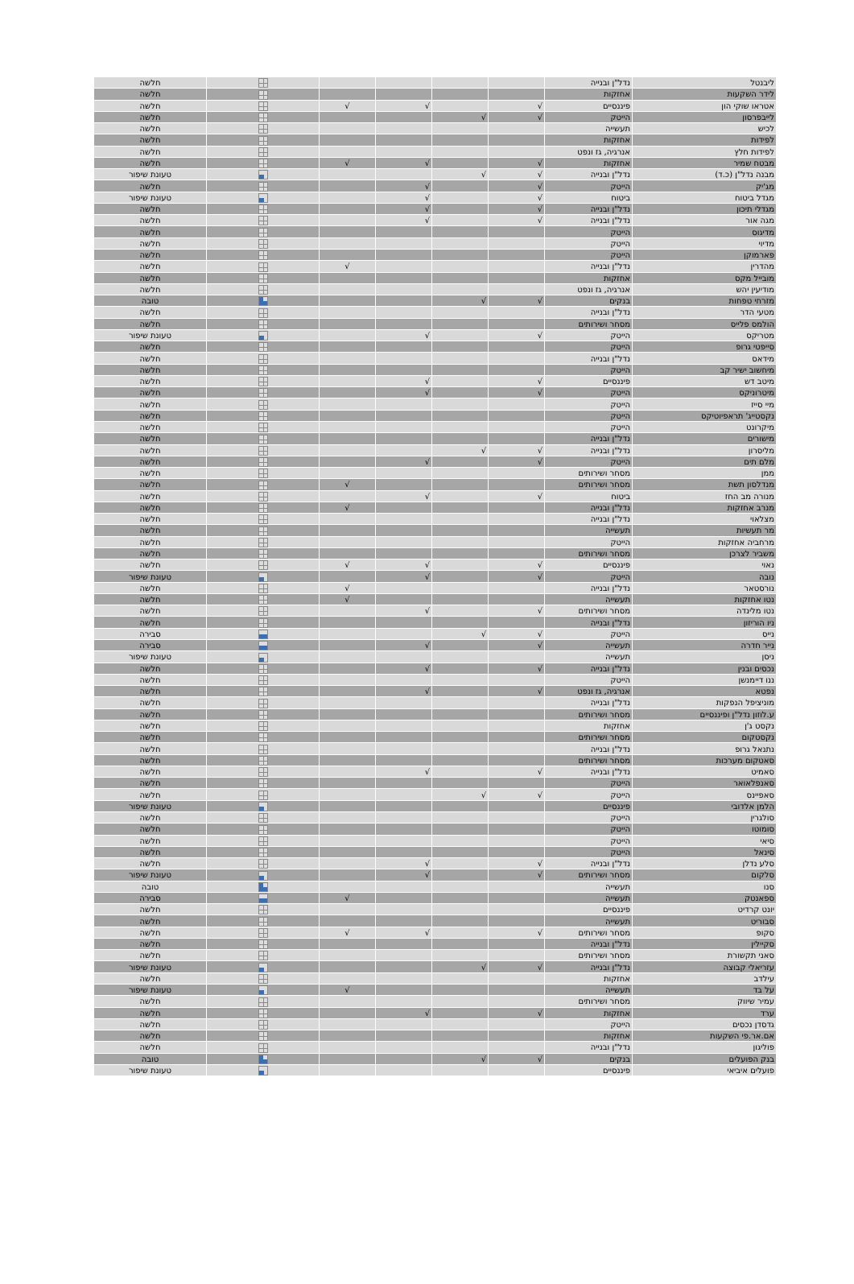| ליבנטל | נדל"ן ובנייה | | | | | | חלשה |
| לידר השקעות | אחזקות | | | | | | חלשה |
| אטראו שוקי הון | פיננסיים | √ | | √ | √ | | חלשה |
| לייבפרסון | הייטק | √ | √ | | | | חלשה |
| לכיש | תעשייה | | | | | | חלשה |
| לפידות | אחזקות | | | | | | חלשה |
| לפידות חלץ | אנרגיה, גז ונפט | | | | | | חלשה |
| מבטח שמיר | אחזקות | √ | | √ | √ | | חלשה |
| מבנה נדל"ן (כ.ד) | נדל"ן ובנייה | √ | √ | | | | טעונת שיפור |
| מג'יק | הייטק | √ | | √ | | | חלשה |
| מגדל ביטוח | ביטוח | √ | | √ | | | טעונת שיפור |
| מגדלי תיכון | נדל"ן ובנייה | √ | | √ | | | חלשה |
| מגה אור | נדל"ן ובנייה | √ | | √ | | | חלשה |
| מדיגוס | הייטק | | | | | | חלשה |
| מדיוי | הייטק | | | | | | חלשה |
| פארמוקן | הייטק | | | | | | חלשה |
| מהדרין | נדל"ן ובנייה | | | | √ | | חלשה |
| מובייל מקס | אחזקות | | | | | | חלשה |
| מודיעין יהש | אנרגיה, גז ונפט | | | | | | חלשה |
| מזרחי טפחות | בנקים | √ | √ | | | | טובה |
| מטעי הדר | נדל"ן ובנייה | | | | | | חלשה |
| הולמס פלייס | מסחר ושירותים | | | | | | חלשה |
| מטריקס | הייטק | √ | | √ | | | טעונת שיפור |
| סייפטי גרופ | הייטק | | | | | | חלשה |
| מידאס | נדל"ן ובנייה | | | | | | חלשה |
| מיחשוב ישיר קב | הייטק | | | | | | חלשה |
| מיטב דש | פיננסיים | √ | | √ | | | חלשה |
| מיטרוניקס | הייטק | √ | | √ | | | חלשה |
| מיי סייז | הייטק | | | | | | חלשה |
| נקסטייג' תראפיוטיקס | הייטק | | | | | | חלשה |
| מיקרונט | הייטק | | | | | | חלשה |
| מישורים | נדל"ן ובנייה | | | | | | חלשה |
| מליסרון | נדל"ן ובנייה | √ | √ | | | | חלשה |
| מלם תים | הייטק | √ | | √ | | | חלשה |
| ממן | מסחר ושירותים | | | | | | חלשה |
| מנדלסון תשת | מסחר ושירותים | | | | √ | | חלשה |
| מנורה מב החז | ביטוח | √ | | √ | | | חלשה |
| מנרב אחזקות | נדל"ן ובנייה | | | | √ | | חלשה |
| מצלאוי | נדל"ן ובנייה | | | | | | חלשה |
| מר תעשיות | תעשייה | | | | | | חלשה |
| מרחביה אחזקות | הייטק | | | | | | חלשה |
| משביר לצרכן | מסחר ושירותים | | | | | | חלשה |
| נאוי | פיננסיים | √ | | √ | √ | | חלשה |
| נובה | הייטק | √ | | √ | | | טעונת שיפור |
| נורסטאר | נדל"ן ובנייה | | | | √ | | חלשה |
| נטו אחזקות | תעשייה | | | | √ | | חלשה |
| נטו מלינדה | מסחר ושירותים | √ | | √ | | | חלשה |
| ניו הוריזון | נדל"ן ובנייה | | | | | | חלשה |
| נייס | הייטק | √ | √ | | | | סבירה |
| נייר חדרה | תעשייה | √ | | √ | | | סבירה |
| ניסן | תעשייה | | | | | | טעונת שיפור |
| נכסים ובנין | נדל"ן ובנייה | √ | | √ | | | חלשה |
| ננו דיימנשן | הייטק | | | | | | חלשה |
| נפטא | אנרגיה, גז ונפט | √ | | √ | | | חלשה |
| מוניציפל הנפקות | נדל"ן ובנייה | | | | | | חלשה |
| ע.לוזון נדל"ן ופיננסיים | מסחר ושירותים | | | | | | חלשה |
| נקסט ג'ן | אחזקות | | | | | | חלשה |
| נקסטקום | מסחר ושירותים | | | | | | חלשה |
| נתנאל גרופ | נדל"ן ובנייה | | | | | | חלשה |
| סאטקום מערכות | מסחר ושירותים | | | | | | חלשה |
| סאמיט | נדל"ן ובנייה | √ | | √ | | | חלשה |
| סאנפלאואר | הייטק | | | | | | חלשה |
| סאפיינס | הייטק | √ | √ | | | | חלשה |
| הלמן אלדובי | פיננסיים | | | | | | טעונת שיפור |
| סולגרין | הייטק | | | | | | חלשה |
| סומוטו | הייטק | | | | | | חלשה |
| סיאי | הייטק | | | | | | חלשה |
| סינאל | הייטק | | | | | | חלשה |
| סלע נדלן | נדל"ן ובנייה | √ | | √ | | | חלשה |
| סלקום | מסחר ושירותים | √ | | √ | | | טעונת שיפור |
| סנו | תעשייה | | | | | | טובה |
| ספאנטק | תעשייה | | | | √ | | סבירה |
| יונט קרדיט | פיננסיים | | | | | | חלשה |
| סבוריט | תעשייה | | | | | | חלשה |
| סקופ | מסחר ושירותים | √ | | √ | √ | | חלשה |
| סקיילין | נדל"ן ובנייה | | | | | | חלשה |
| סאני תקשורת | מסחר ושירותים | | | | | | חלשה |
| עזריאלי קבוצה | נדל"ן ובנייה | √ | √ | | | | טעונת שיפור |
| עילדב | אחזקות | | | | | | חלשה |
| על בד | תעשייה | | | | √ | | טעונת שיפור |
| עמיר שיווק | מסחר ושירותים | | | | | | חלשה |
| ערד | אחזקות | √ | | √ | | | חלשה |
| גדסדן נכסים | הייטק | | | | | | חלשה |
| אם.אר.פי השקעות | אחזקות | | | | | | חלשה |
| פוליגון | נדל"ן ובנייה | | | | | | חלשה |
| בנק הפועלים | בנקים | √ | √ | | | | טובה |
| פועלים איביאי | פיננסיים | | | | | | טעונת שיפור |